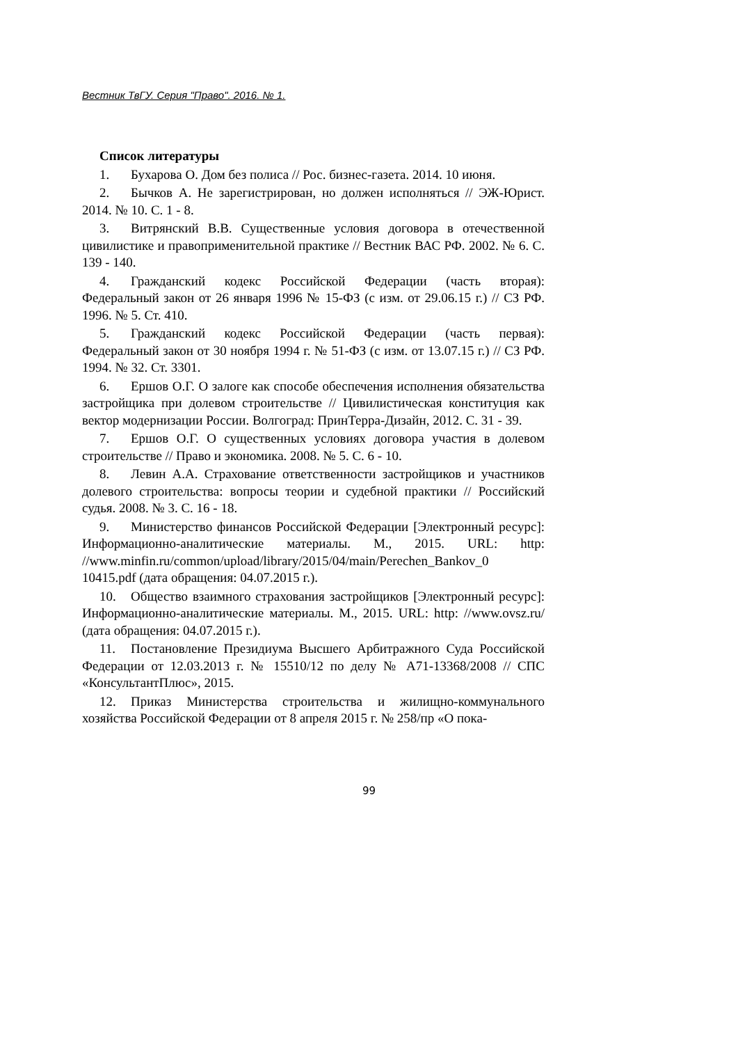Вестник ТвГУ. Серия "Право". 2016. № 1.
Список литературы
1. Бухарова О. Дом без полиса // Рос. бизнес-газета. 2014. 10 июня.
2. Бычков А. Не зарегистрирован, но должен исполняться // ЭЖ-Юрист. 2014. № 10. С. 1 - 8.
3. Витрянский В.В. Существенные условия договора в отечественной цивилистике и правоприменительной практике // Вестник ВАС РФ. 2002. № 6. С. 139 - 140.
4. Гражданский кодекс Российской Федерации (часть вторая): Федеральный закон от 26 января 1996 № 15-ФЗ (с изм. от 29.06.15 г.) // СЗ РФ. 1996. № 5. Ст. 410.
5. Гражданский кодекс Российской Федерации (часть первая): Федеральный закон от 30 ноября 1994 г. № 51-ФЗ (с изм. от 13.07.15 г.) // СЗ РФ. 1994. № 32. Ст. 3301.
6. Ершов О.Г. О залоге как способе обеспечения исполнения обязательства застройщика при долевом строительстве // Цивилистическая конституция как вектор модернизации России. Волгоград: ПринТерра-Дизайн, 2012. С. 31 - 39.
7. Ершов О.Г. О существенных условиях договора участия в долевом строительстве // Право и экономика. 2008. № 5. С. 6 - 10.
8. Левин А.А. Страхование ответственности застройщиков и участников долевого строительства: вопросы теории и судебной практики // Российский судья. 2008. № 3. С. 16 - 18.
9. Министерство финансов Российской Федерации [Электронный ресурс]: Информационно-аналитические материалы. М., 2015. URL: http: //www.minfin.ru/common/upload/library/2015/04/main/Perechen_Bankov_0 10415.pdf (дата обращения: 04.07.2015 г.).
10. Общество взаимного страхования застройщиков [Электронный ресурс]: Информационно-аналитические материалы. М., 2015. URL: http: //www.ovsz.ru/ (дата обращения: 04.07.2015 г.).
11. Постановление Президиума Высшего Арбитражного Суда Российской Федерации от 12.03.2013 г. № 15510/12 по делу № А71-13368/2008 // СПС «КонсультантПлюс», 2015.
12. Приказ Министерства строительства и жилищно-коммунального хозяйства Российской Федерации от 8 апреля 2015 г. № 258/пр «О пока-
99